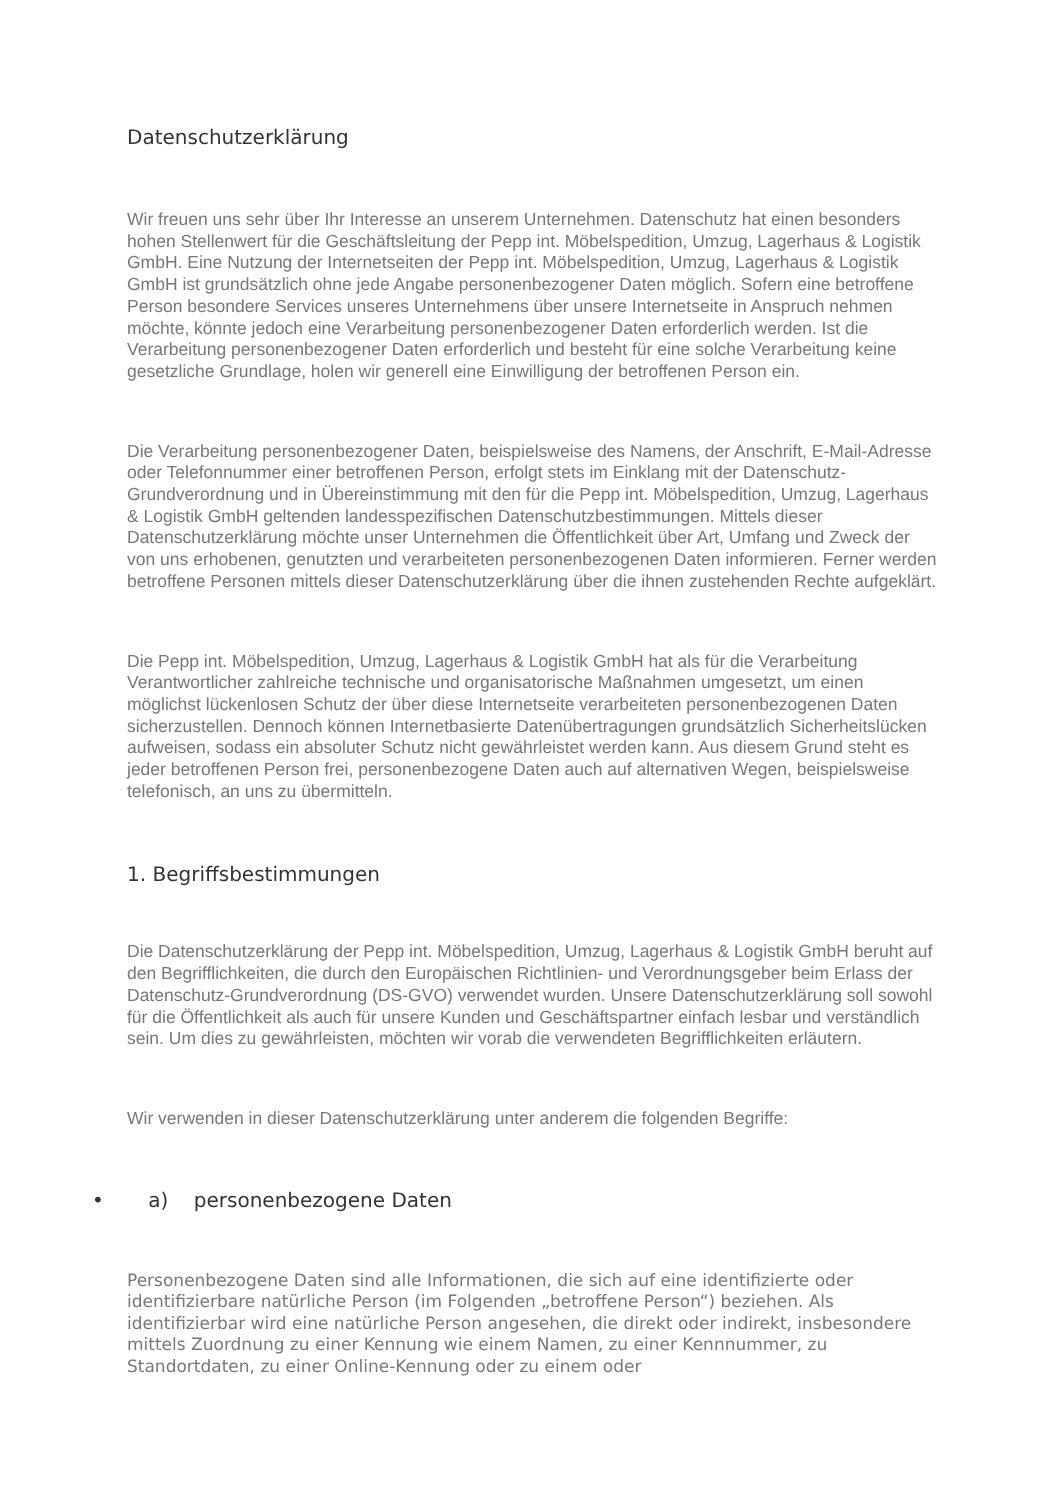Datenschutzerklärung
Wir freuen uns sehr über Ihr Interesse an unserem Unternehmen. Datenschutz hat einen besonders hohen Stellenwert für die Geschäftsleitung der Pepp int. Möbelspedition, Umzug, Lagerhaus & Logistik GmbH. Eine Nutzung der Internetseiten der Pepp int. Möbelspedition, Umzug, Lagerhaus & Logistik GmbH ist grundsätzlich ohne jede Angabe personenbezogener Daten möglich. Sofern eine betroffene Person besondere Services unseres Unternehmens über unsere Internetseite in Anspruch nehmen möchte, könnte jedoch eine Verarbeitung personenbezogener Daten erforderlich werden. Ist die Verarbeitung personenbezogener Daten erforderlich und besteht für eine solche Verarbeitung keine gesetzliche Grundlage, holen wir generell eine Einwilligung der betroffenen Person ein.
Die Verarbeitung personenbezogener Daten, beispielsweise des Namens, der Anschrift, E-Mail-Adresse oder Telefonnummer einer betroffenen Person, erfolgt stets im Einklang mit der Datenschutz-Grundverordnung und in Übereinstimmung mit den für die Pepp int. Möbelspedition, Umzug, Lagerhaus & Logistik GmbH geltenden landesspezifischen Datenschutzbestimmungen. Mittels dieser Datenschutzerklärung möchte unser Unternehmen die Öffentlichkeit über Art, Umfang und Zweck der von uns erhobenen, genutzten und verarbeiteten personenbezogenen Daten informieren. Ferner werden betroffene Personen mittels dieser Datenschutzerklärung über die ihnen zustehenden Rechte aufgeklärt.
Die Pepp int. Möbelspedition, Umzug, Lagerhaus & Logistik GmbH hat als für die Verarbeitung Verantwortlicher zahlreiche technische und organisatorische Maßnahmen umgesetzt, um einen möglichst lückenlosen Schutz der über diese Internetseite verarbeiteten personenbezogenen Daten sicherzustellen. Dennoch können Internetbasierte Datenübertragungen grundsätzlich Sicherheitslücken aufweisen, sodass ein absoluter Schutz nicht gewährleistet werden kann. Aus diesem Grund steht es jeder betroffenen Person frei, personenbezogene Daten auch auf alternativen Wegen, beispielsweise telefonisch, an uns zu übermitteln.
1. Begriffsbestimmungen
Die Datenschutzerklärung der Pepp int. Möbelspedition, Umzug, Lagerhaus & Logistik GmbH beruht auf den Begrifflichkeiten, die durch den Europäischen Richtlinien- und Verordnungsgeber beim Erlass der Datenschutz-Grundverordnung (DS-GVO) verwendet wurden. Unsere Datenschutzerklärung soll sowohl für die Öffentlichkeit als auch für unsere Kunden und Geschäftspartner einfach lesbar und verständlich sein. Um dies zu gewährleisten, möchten wir vorab die verwendeten Begrifflichkeiten erläutern.
Wir verwenden in dieser Datenschutzerklärung unter anderem die folgenden Begriffe:
• a) personenbezogene Daten
Personenbezogene Daten sind alle Informationen, die sich auf eine identifizierte oder identifizierbare natürliche Person (im Folgenden „betroffene Person“) beziehen. Als identifizierbar wird eine natürliche Person angesehen, die direkt oder indirekt, insbesondere mittels Zuordnung zu einer Kennung wie einem Namen, zu einer Kennnummer, zu Standortdaten, zu einer Online-Kennung oder zu einem oder